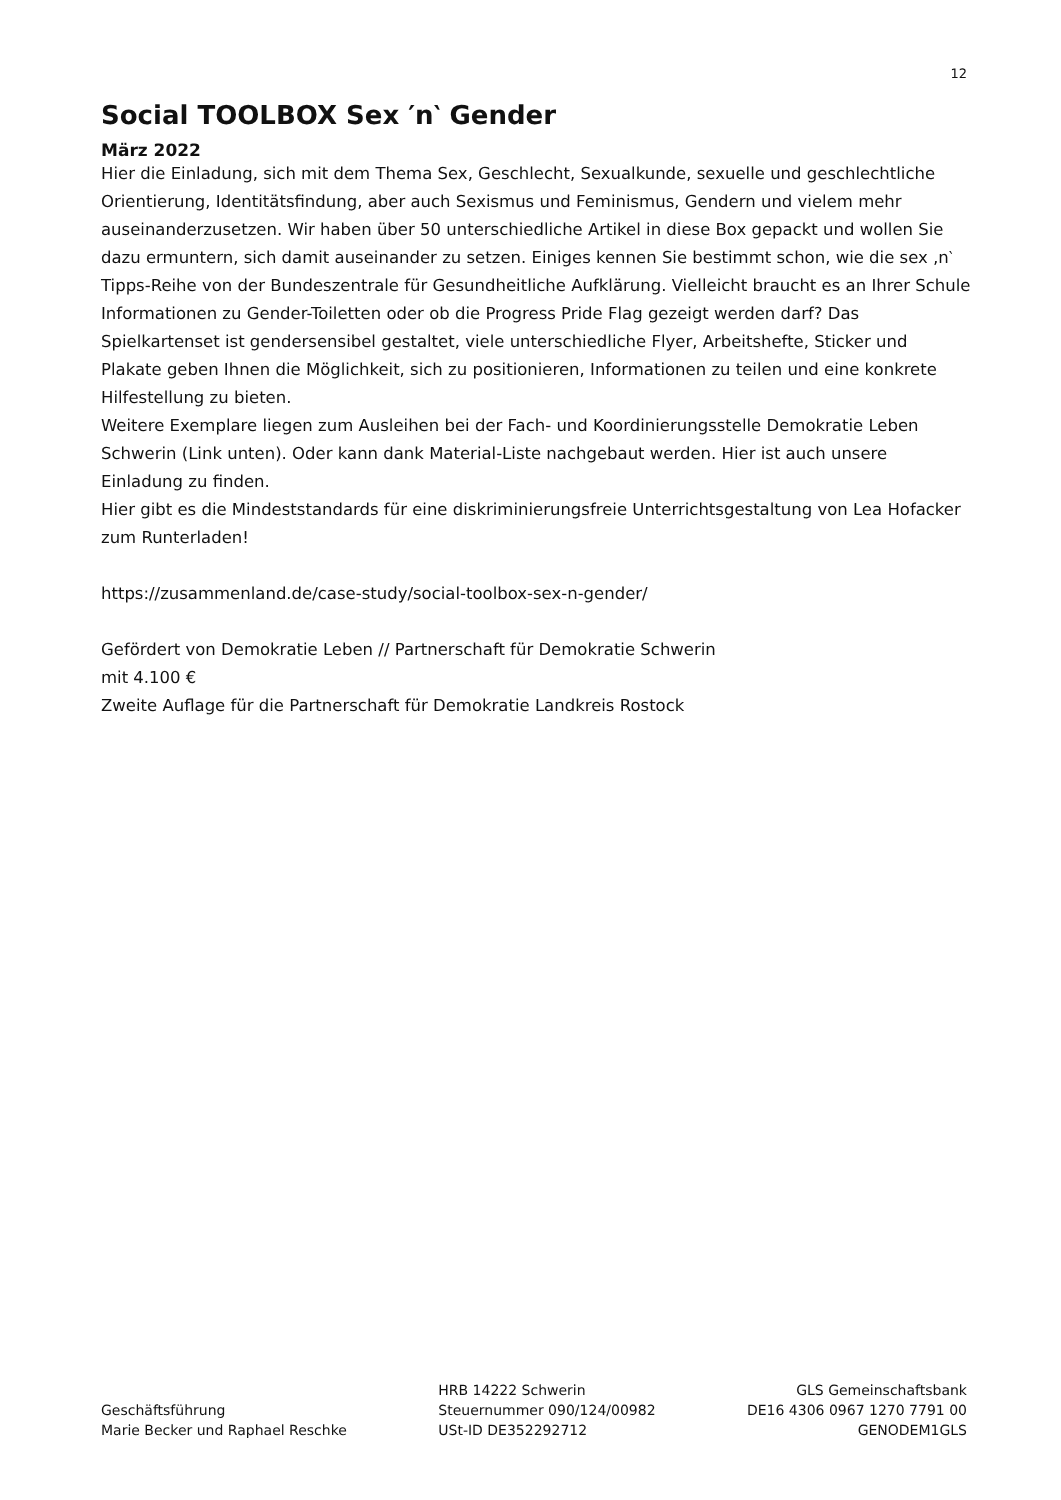12
Social TOOLBOX Sex ′n‵ Gender
März 2022
Hier die Einladung, sich mit dem Thema Sex, Geschlecht, Sexualkunde, sexuelle und geschlechtliche Orientierung, Identitätsfindung, aber auch Sexismus und Feminismus, Gendern und vielem mehr auseinanderzusetzen. Wir haben über 50 unterschiedliche Artikel in diese Box gepackt und wollen Sie dazu ermuntern, sich damit auseinander zu setzen. Einiges kennen Sie bestimmt schon, wie die sex ‚n‵ Tipps-Reihe von der Bundeszentrale für Gesundheitliche Aufklärung. Vielleicht braucht es an Ihrer Schule Informationen zu Gender-Toiletten oder ob die Progress Pride Flag gezeigt werden darf? Das Spielkartenset ist gendersensibel gestaltet, viele unterschiedliche Flyer, Arbeitshefte, Sticker und Plakate geben Ihnen die Möglichkeit, sich zu positionieren, Informationen zu teilen und eine konkrete Hilfestellung zu bieten.
Weitere Exemplare liegen zum Ausleihen bei der Fach- und Koordinierungsstelle Demokratie Leben Schwerin (Link unten). Oder kann dank Material-Liste nachgebaut werden. Hier ist auch unsere Einladung zu finden.
Hier gibt es die Mindeststandards für eine diskriminierungsfreie Unterrichtsgestaltung von Lea Hofacker zum Runterladen!
https://zusammenland.de/case-study/social-toolbox-sex-n-gender/
Gefördert von Demokratie Leben // Partnerschaft für Demokratie Schwerin
mit 4.100 €
Zweite Auflage für die Partnerschaft für Demokratie Landkreis Rostock
Geschäftsführung
Marie Becker und Raphael Reschke
HRB 14222 Schwerin
Steuernummer 090/124/00982
USt-ID DE352292712
GLS Gemeinschaftsbank
DE16 4306 0967 1270 7791 00
GENODEM1GLS